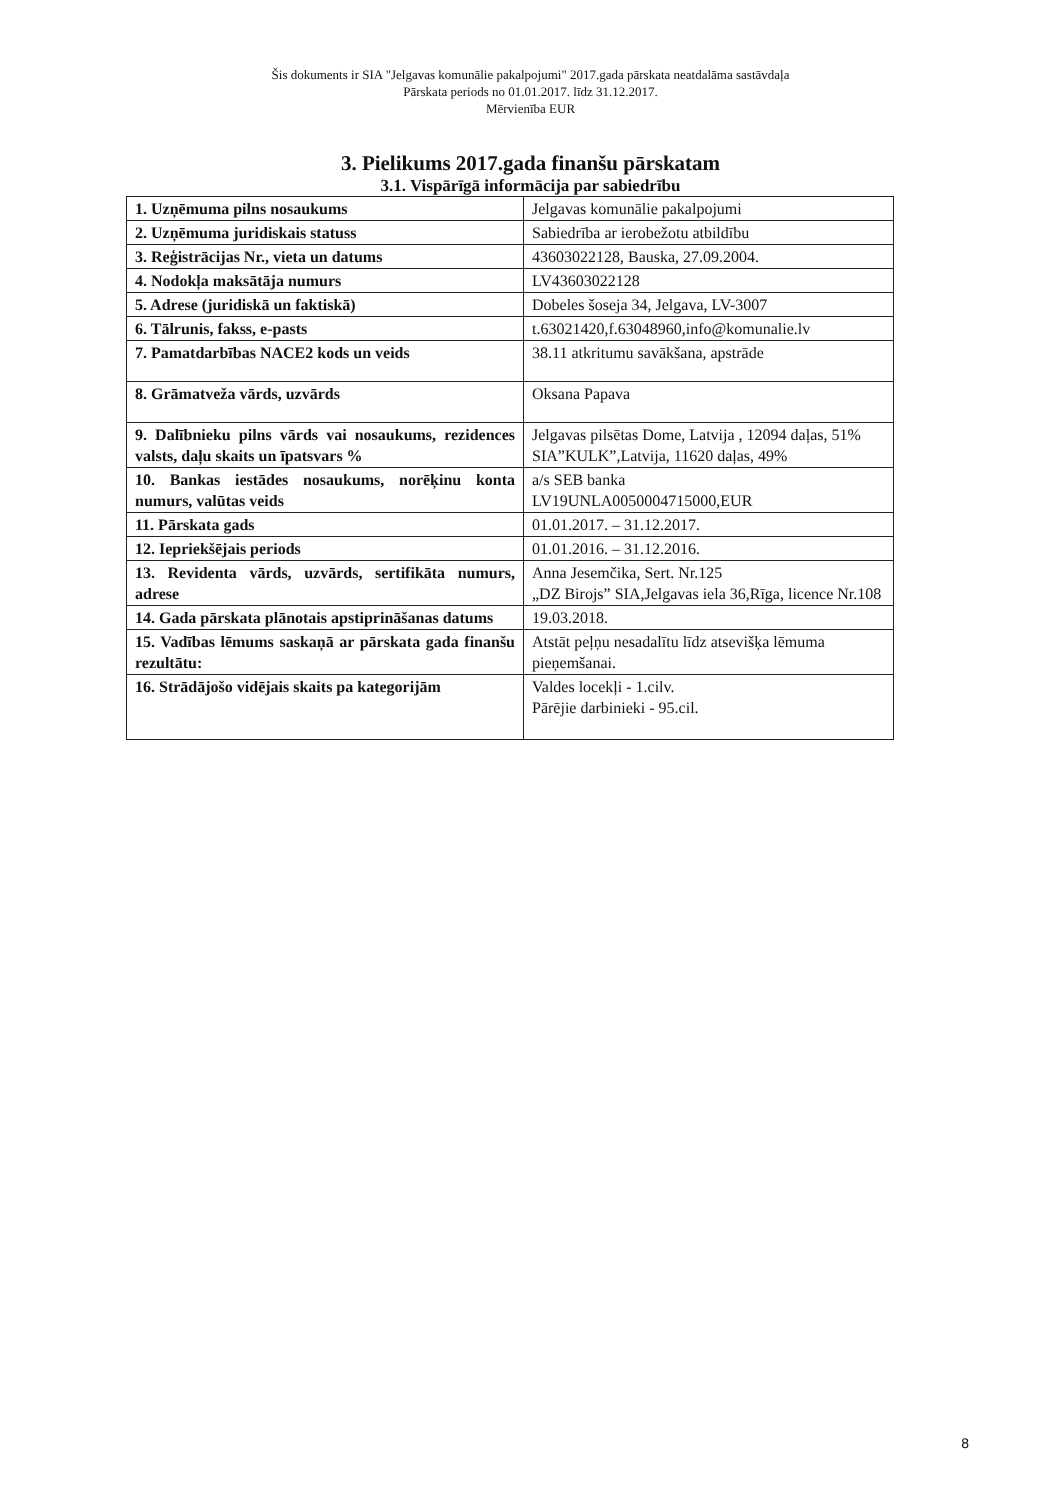Šis dokuments ir SIA "Jelgavas komunālie pakalpojumi" 2017.gada pārskata neatdalāma sastāvdaļa
Pārskata periods no 01.01.2017. līdz 31.12.2017.
Mērvienība EUR
3. Pielikums 2017.gada finanšu pārskatam
3.1. Vispārīgā informācija par sabiedrību
| 1. Uzņēmuma pilns nosaukums | Jelgavas komunālie pakalpojumi |
| 2. Uzņēmuma juridiskais statuss | Sabiedrība ar ierobežotu atbildību |
| 3. Reģistrācijas Nr., vieta un datums | 43603022128, Bauska, 27.09.2004. |
| 4. Nodokļa maksātāja numurs | LV43603022128 |
| 5. Adrese (juridiskā un faktiskā) | Dobeles šoseja 34, Jelgava, LV-3007 |
| 6. Tālrunis, fakss, e-pasts | t.63021420,f.63048960,info@komunalie.lv |
| 7. Pamatdarbības NACE2 kods un veids | 38.11 atkritumu savākšana, apstrāde |
| 8. Grāmatveža vārds, uzvārds | Oksana Papava |
| 9. Dalībnieku pilns vārds vai nosaukums, rezidences valsts, daļu skaits un īpatsvars % | Jelgavas pilsētas Dome, Latvija , 12094 daļas, 51% SIA”KULK”,Latvija, 11620 daļas, 49% |
| 10. Bankas iestādes nosaukums, norēķinu konta numurs, valūtas veids | a/s SEB banka LV19UNLA0050004715000,EUR |
| 11. Pārskata gads | 01.01.2017. – 31.12.2017. |
| 12. Iepriekšējais periods | 01.01.2016. – 31.12.2016. |
| 13. Revidenta vārds, uzvārds, sertifikāta numurs, adrese | Anna Jesemčika, Sert. Nr.125 „DZ Birojs” SIA,Jelgavas iela 36,Rīga, licence Nr.108 |
| 14. Gada pārskata plānotais apstiprināšanas datums | 19.03.2018. |
| 15. Vadības lēmums saskaņā ar pārskata gada finanšu rezultātu: | Atstāt peļņu nesadalītu līdz atsevišķa lēmuma pieņemšanai. |
| 16. Strādājošo vidējais skaits pa kategorijām | Valdes locekļi - 1.cilv. Pārējie darbinieki - 95.cil. |
8